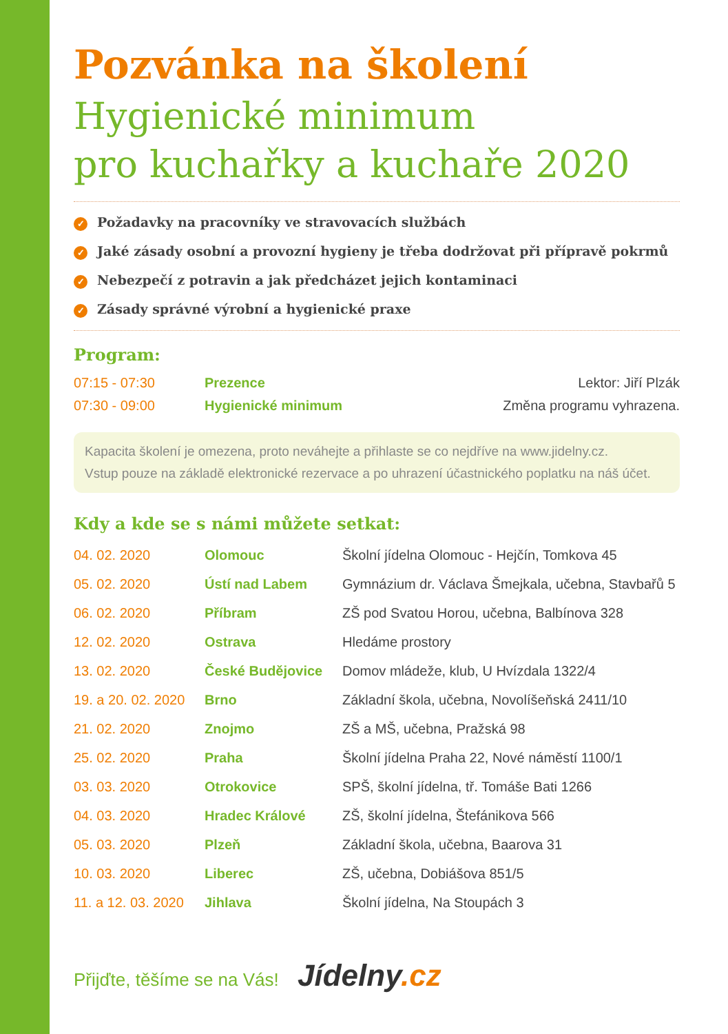Pozvánka na školení
Hygienické minimum
pro kuchařky a kuchaře 2020
✓ Požadavky na pracovníky ve stravovacích službách
✓ Jaké zásady osobní a provozní hygieny je třeba dodržovat při přípravě pokrmů
✓ Nebezpečí z potravin a jak předcházet jejich kontaminaci
✓ Zásady správné výrobní a hygienické praxe
Program:
| 07:15 - 07:30 | Prezence | Lektor: Jiří Plzák |
| 07:30 - 09:00 | Hygienické minimum | Změna programu vyhrazena. |
Kapacita školení je omezena, proto neváhejte a přihlaste se co nejdříve na www.jidelny.cz.
Vstup pouze na základě elektronické rezervace a po uhrazení účastnického poplatku na náš účet.
Kdy a kde se s námi můžete setkat:
| 04. 02. 2020 | Olomouc | Školní jídelna Olomouc - Hejčín, Tomkova 45 |
| 05. 02. 2020 | Ústí nad Labem | Gymnázium dr. Václava Šmejkala, učebna, Stavbařů 5 |
| 06. 02. 2020 | Příbram | ZŠ pod Svatou Horou, učebna, Balbínova 328 |
| 12. 02. 2020 | Ostrava | Hledáme prostory |
| 13. 02. 2020 | České Budějovice | Domov mládeže, klub, U Hvízdala 1322/4 |
| 19. a 20. 02. 2020 | Brno | Základní škola, učebna, Novolíšeňská 2411/10 |
| 21. 02. 2020 | Znojmo | ZŠ a MŠ, učebna, Pražská 98 |
| 25. 02. 2020 | Praha | Školní jídelna Praha 22, Nové náměstí 1100/1 |
| 03. 03. 2020 | Otrokovice | SPŠ, školní jídelna, tř. Tomáše Bati 1266 |
| 04. 03. 2020 | Hradec Králové | ZŠ, školní jídelna, Štefánikova 566 |
| 05. 03. 2020 | Plzeň | Základní škola, učebna, Baarova 31 |
| 10. 03. 2020 | Liberec | ZŠ, učebna, Dobiášova 851/5 |
| 11. a 12. 03. 2020 | Jihlava | Školní jídelna, Na Stoupách 3 |
Přijďte, těšíme se na Vás! Jídelny.cz